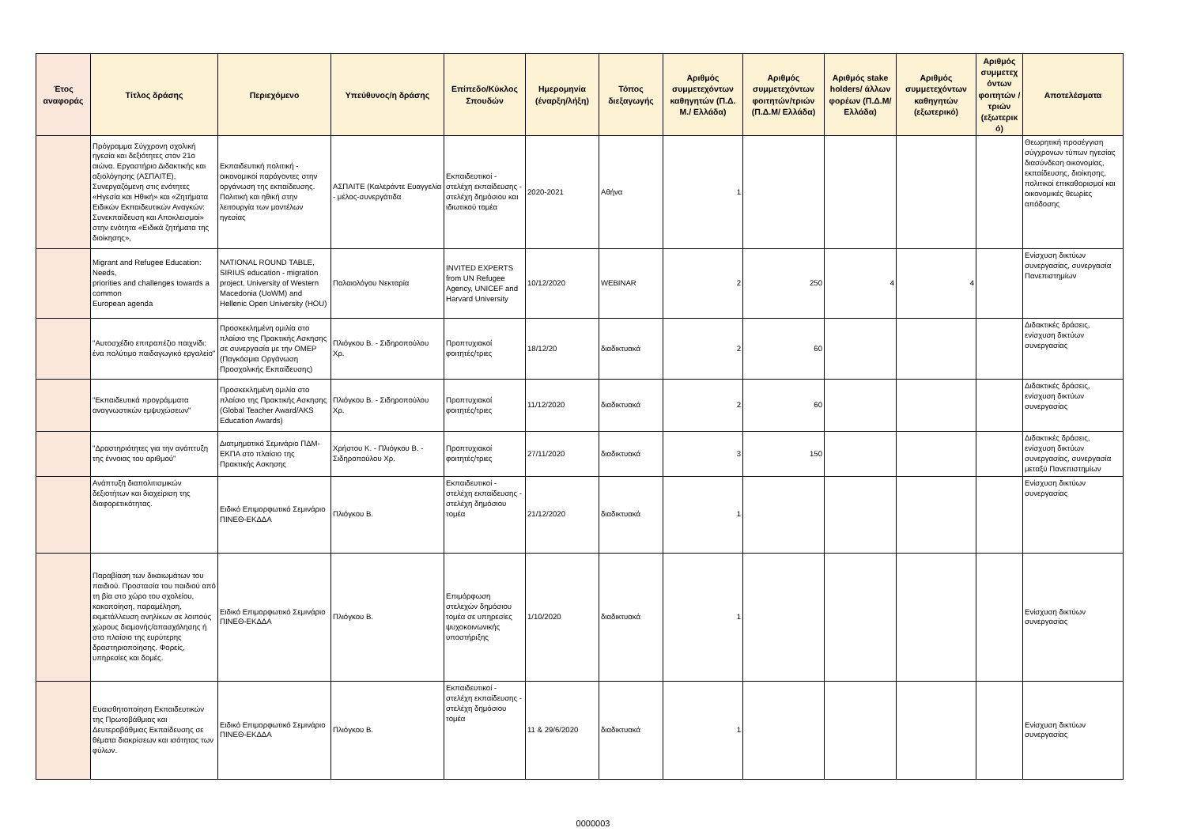| Έτος αναφοράς | Τίτλος δράσης | Περιεχόμενο | Υπεύθυνος/η δράσης | Επίπεδο/Κύκλος Σπουδών | Ημερομηνία (έναρξη/λήξη) | Τόπος διεξαγωγής | Αριθμός συμμετεχόντων καθηγητών (Π.Δ. Μ./ Ελλάδα) | Αριθμός συμμετεχόντων φοιτητών/τριών (Π.Δ.Μ/ Ελλάδα) | Αριθμός stake holders/ άλλων φορέων (Π.Δ.Μ/ Ελλάδα) | Αριθμός συμμετεχόντων καθηγητών (εξωτερικό) | Αριθμός συμμετεχ όντων φοιτητών /τριών (εξωτερικ ό) | Αποτελέσματα |
| --- | --- | --- | --- | --- | --- | --- | --- | --- | --- | --- | --- | --- |
| | Πρόγραμμα Σύγχρονη σχολική ηγεσία και δεξιότητες στον 21ο αιώνα. Εργαστήριο Διδακτικής και αξιολόγησης (ΑΣΠΑΙΤΕ), Συνεργαζόμενη στις ενότητες «Ηγεσία και Ηθική» και «Ζητήματα Ειδικών Εκπαιδευτικών Αναγκών: Συνεκπαίδευση και Αποκλεισμοί» στην ενότητα «Ειδικά ζητήματα της διοίκησης», | Εκπαιδευτική πολιτική - οικονομικοί παράγοντες στην οργάνωση της εκπαίδευσης. Πολιτική και ηθική στην λειτουργία των μοντέλων ηγεσίας | ΑΣΠΑΙΤΕ (Καλεράντε Ευαγγελία - μέλος-συνεργάτιδα | Εκπαιδευτικοί - στελέχη εκπαίδευσης - στελέχη δημόσιου και ιδιωτικού τομέα | 2020-2021 | Αθήνα | 1 | | | | | Θεωρητική προσέγγιση σύγχρονων τύπων ηγεσίας διασύνδεση οικονομίας, εκπαίδευσης, διοίκησης, πολιτικοί επικαθορισμοί και οικονομικές θεωρίες απόδοσης |
| | Migrant and Refugee Education: Needs, priorities and challenges towards a common European agenda | NATIONAL ROUND TABLE, SIRIUS education - migration project, University of Western Macedonia (UoWM) and Hellenic Open University (HOU) | Παλαιολόγου Νεκταρία | INVITED EXPERTS from UN Refugee Agency, UNICEF and Harvard University | 10/12/2020 | WEBINAR | 2 | 250 | 4 | 4 | | Ενίσχυση δικτύων συνεργασίας, συνεργασία Πανεπιστημίων |
| | "Αυτοσχέδιο επιτραπέζιο παιχνίδι: ένα πολύτιμο παιδαγωγικό εργαλείο" | Προσκεκλημένη ομιλία στο πλαίσιο της Πρακτικής Ασκησης σε συνεργασία με την ΟΜΕΡ (Παγκόσμια Οργάνωση Προσχολικής Εκπαίδευσης) | Πλιόγκου Β. - Σιδηροπούλου Χρ. | Προπτυχιακοί φοιτητές/τριες | 18/12/20 | διαδικτυακά | 2 | 60 | | | | Διδακτικές δράσεις, ενίσχυση δικτύων συνεργασίας |
| | "Εκπαιδευτικά προγράμματα αναγνωστικών εμψυχώσεων" | Προσκεκλημένη ομιλία στο πλαίσιο της Πρακτικής Ασκησης (Global Teacher Award/AKS Education Awards) | Πλιόγκου Β. - Σιδηροπούλου Χρ. | Προπτυχιακοί φοιτητές/τριες | 11/12/2020 | διαδικτυακά | 2 | 60 | | | | Διδακτικές δράσεις, ενίσχυση δικτύων συνεργασίας |
| | "Δραστηριότητες για την ανάπτυξη της έννοιας του αριθμού" | Διατμηματικό Σεμινάριο ΠΔΜ-ΕΚΠΑ στο πλαίσιο της Πρακτικής Ασκησης | Χρήστου Κ. - Πλιόγκου Β. - Σιδηροπούλου Χρ. | Προπτυχιακοί φοιτητές/τριες | 27/11/2020 | διαδικτυακά | 3 | 150 | | | | Διδακτικές δράσεις, ενίσχυση δικτύων συνεργασίας, συνεργασία μεταξύ Πανεπιστημίων |
| | Ανάπτυξη διαπολιτισμικών δεξιοτήτων και διαχείριση της διαφορετικότητας. | Ειδικό Επιμορφωτικό Σεμινάριο ΠΙΝΕΘ-ΕΚΔΔΑ | Πλιόγκου Β. | Εκπαιδευτικοί - στελέχη εκπαίδευσης - στελέχη δημόσιου τομέα | 21/12/2020 | διαδικτυακά | 1 | | | | | Ενίσχυση δικτύων συνεργασίας |
| | Παραβίαση των δικαιωμάτων του παιδιού. Προστασία του παιδιού από τη βία στο χώρο του σχολείου, κακοποίηση, παραμέληση, εκμετάλλευση ανηλίκων σε λοιπούς χώρους διαμονής/απασχόλησης ή στο πλαίσιο της ευρύτερης δραστηριοποίησης. Φορείς, υπηρεσίες και δομές. | Ειδικό Επιμορφωτικό Σεμινάριο ΠΙΝΕΘ-ΕΚΔΔΑ | Πλιόγκου Β. | Επιμόρφωση στελεχών δημόσιου τομέα σε υπηρεσίες ψυχοκοινωνικής υποστήριξης | 1/10/2020 | διαδικτυακά | 1 | | | | | Ενίσχυση δικτύων συνεργασίας |
| | Ευαισθητοποίηση Εκπαιδευτικών της Πρωτοβάθμιας και Δευτεροβάθμιας Εκπαίδευσης σε θέματα διακρίσεων και ισότητας των φύλων. | Ειδικό Επιμορφωτικό Σεμινάριο ΠΙΝΕΘ-ΕΚΔΔΑ | Πλιόγκου Β. | Εκπαιδευτικοί - στελέχη εκπαίδευσης - στελέχη δημόσιου τομέα | 11 & 29/6/2020 | διαδικτυακά | 1 | | | | | Ενίσχυση δικτύων συνεργασίας |
0000003